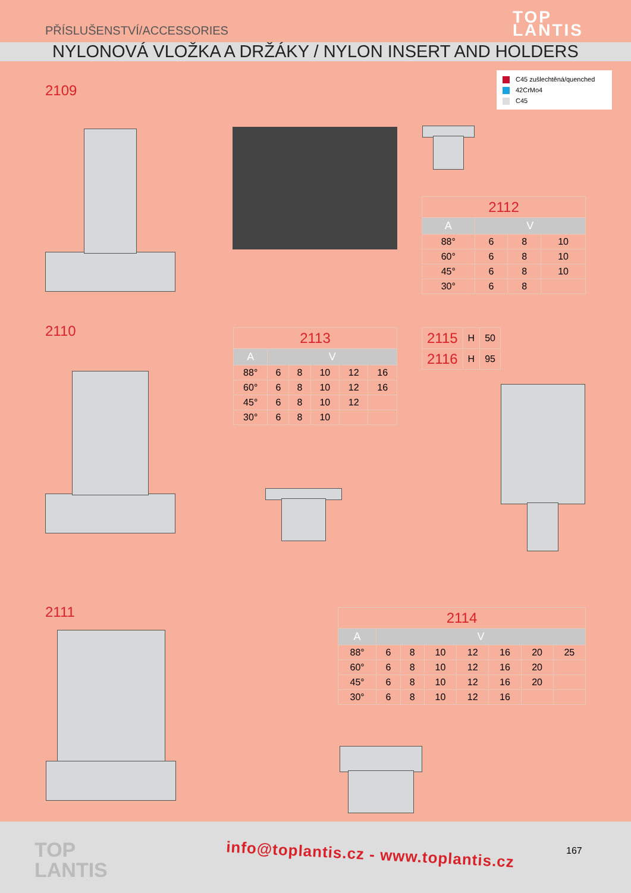PŘÍSLUŠENSTVÍ/ACCESSORIES
TOP
LANTIS
NYLONOVÁ VLOŽKA A DRŽÁKY / NYLON INSERT AND HOLDERS
C45 zušlechtěná/quenched
42CrMo4
C45
2109
| 2112 | | | |
| --- | --- | --- | --- |
| A | V | | |
| 88° | 6 | 8 | 10 |
| 60° | 6 | 8 | 10 |
| 45° | 6 | 8 | 10 |
| 30° | 6 | 8 | |
2110
| 2113 | | | | | |
| --- | --- | --- | --- | --- | --- |
| A | V | | | | |
| 88° | 6 | 8 | 10 | 12 | 16 |
| 60° | 6 | 8 | 10 | 12 | 16 |
| 45° | 6 | 8 | 10 | 12 | |
| 30° | 6 | 8 | 10 | | |
| 2115 | H | 50 |
| 2116 | H | 95 |
2111
| 2114 | | | | | | | |
| --- | --- | --- | --- | --- | --- | --- | --- |
| A | V | | | | | | |
| 88° | 6 | 8 | 10 | 12 | 16 | 20 | 25 |
| 60° | 6 | 8 | 10 | 12 | 16 | 20 | |
| 45° | 6 | 8 | 10 | 12 | 16 | 20 | |
| 30° | 6 | 8 | 10 | 12 | 16 | | |
TOP
LANTIS
info@toplantis.cz - www.toplantis.cz
167